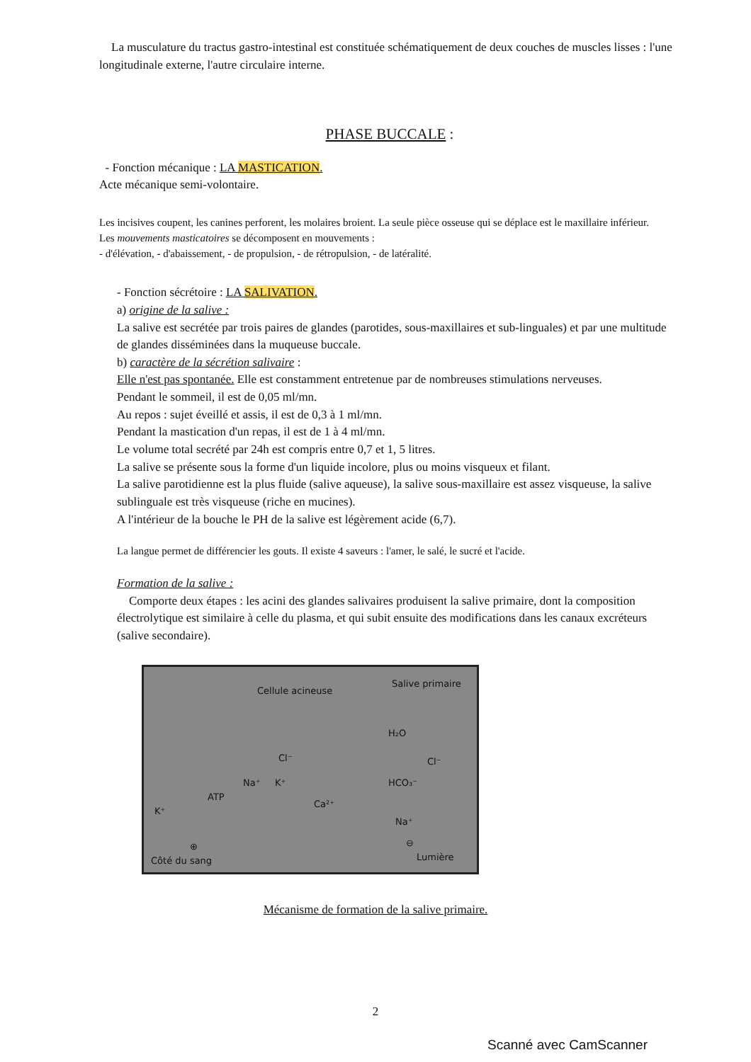La musculature du tractus gastro-intestinal est constituée schématiquement de deux couches de muscles lisses : l'une longitudinale externe, l'autre circulaire interne.
PHASE BUCCALE :
- Fonction mécanique : LA MASTICATION.
Acte mécanique semi-volontaire.
Les incisives coupent, les canines perforent, les molaires broient. La seule pièce osseuse qui se déplace est le maxillaire inférieur.
Les mouvements masticatoires se décomposent en mouvements :
- d'élévation, - d'abaissement, - de propulsion, - de rétropulsion, - de latéralité.
- Fonction sécrétoire : LA SALIVATION.
a) origine de la salive :
La salive est secrétée par trois paires de glandes (parotides, sous-maxillaires et sub-linguales) et par une multitude de glandes disséminées dans la muqueuse buccale.
b) caractère de la sécrétion salivaire :
Elle n'est pas spontanée. Elle est constamment entretenue par de nombreuses stimulations nerveuses.
Pendant le sommeil, il est de 0,05 ml/mn.
Au repos : sujet éveillé et assis, il est de 0,3 à 1 ml/mn.
Pendant la mastication d'un repas, il est de 1 à 4 ml/mn.
Le volume total secrété par 24h est compris entre 0,7 et 1, 5 litres.
La salive se présente sous la forme d'un liquide incolore, plus ou moins visqueux et filant.
La salive parotidienne est la plus fluide (salive aqueuse), la salive sous-maxillaire est assez visqueuse, la salive sublinguale est très visqueuse (riche en mucines).
A l'intérieur de la bouche le PH de la salive est légèrement acide (6,7).
La langue permet de différencier les gouts. Il existe 4 saveurs : l'amer, le salé, le sucré et l'acide.
Formation de la salive :
Comporte deux étapes : les acini des glandes salivaires produisent la salive primaire, dont la composition électrolytique est similaire à celle du plasma, et qui subit ensuite des modifications dans les canaux excréteurs (salive secondaire).
Cellule acineuse
Salive primaire
H₂O
Cl⁻ Cl⁻
Na⁺ K⁺ HCO₃⁻
ATP
K⁺
Ca²⁺
Na⁺
⊕ ⊖
Lumière Côté du sang
Mécanisme de formation de la salive primaire.
2
Scanné avec CamScanner